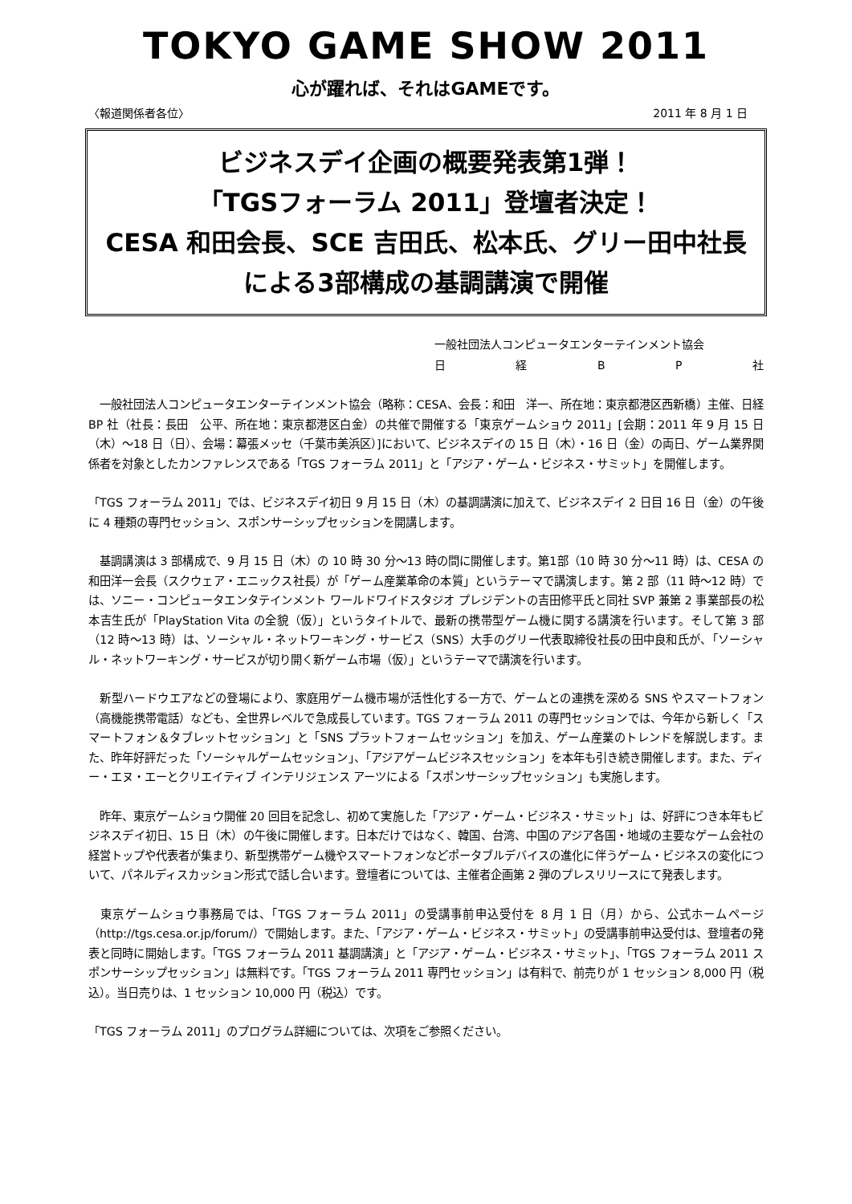TOKYO GAME SHOW 2011
心が躍れば、それはGAMEです。
〈報道関係者各位〉 2011 年 8 月 1 日
ビジネスデイ企画の概要発表第1弾！
「TGSフォーラム 2011」登壇者決定！
CESA 和田会長、SCE 吉田氏、松本氏、グリー田中社長
による3部構成の基調講演で開催
一般社団法人コンピュータエンターテインメント協会
日経BP社
　一般社団法人コンピュータエンターテインメント協会（略称：CESA、会長：和田　洋一、所在地：東京都港区西新橋）主催、日経 BP 社（社長：長田　公平、所在地：東京都港区白金）の共催で開催する「東京ゲームショウ 2011」[会期：2011 年 9 月 15 日（木）～18 日（日）、会場：幕張メッセ（千葉市美浜区）]において、ビジネスデイの 15 日（木）・16 日（金）の両日、ゲーム業界関係者を対象としたカンファレンスである「TGS フォーラム 2011」と「アジア・ゲーム・ビジネス・サミット」を開催します。
「TGS フォーラム 2011」では、ビジネスデイ初日 9 月 15 日（木）の基調講演に加えて、ビジネスデイ 2 日目 16 日（金）の午後に 4 種類の専門セッション、スポンサーシップセッションを開講します。
　基調講演は 3 部構成で、9 月 15 日（木）の 10 時 30 分～13 時の間に開催します。第1部（10 時 30 分～11 時）は、CESA の和田洋一会長（スクウェア・エニックス社長）が「ゲーム産業革命の本質」というテーマで講演します。第 2 部（11 時～12 時）では、ソニー・コンピュータエンタテインメント ワールドワイドスタジオ プレジデントの吉田修平氏と同社 SVP 兼第 2 事業部長の松本吉生氏が「PlayStation Vita の全貌（仮）」というタイトルで、最新の携帯型ゲーム機に関する講演を行います。そして第 3 部（12 時～13 時）は、ソーシャル・ネットワーキング・サービス（SNS）大手のグリー代表取締役社長の田中良和氏が、「ソーシャル・ネットワーキング・サービスが切り開く新ゲーム市場（仮）」というテーマで講演を行います。
　新型ハードウエアなどの登場により、家庭用ゲーム機市場が活性化する一方で、ゲームとの連携を深める SNS やスマートフォン（高機能携帯電話）なども、全世界レベルで急成長しています。TGS フォーラム 2011 の専門セッションでは、今年から新しく「スマートフォン＆タブレットセッション」と「SNS プラットフォームセッション」を加え、ゲーム産業のトレンドを解説します。また、昨年好評だった「ソーシャルゲームセッション」、「アジアゲームビジネスセッション」を本年も引き続き開催します。また、ディー・エヌ・エーとクリエイティブ インテリジェンス アーツによる「スポンサーシップセッション」も実施します。
　昨年、東京ゲームショウ開催 20 回目を記念し、初めて実施した「アジア・ゲーム・ビジネス・サミット」は、好評につき本年もビジネスデイ初日、15 日（木）の午後に開催します。日本だけではなく、韓国、台湾、中国のアジア各国・地域の主要なゲーム会社の経営トップや代表者が集まり、新型携帯ゲーム機やスマートフォンなどポータブルデバイスの進化に伴うゲーム・ビジネスの変化について、パネルディスカッション形式で話し合います。登壇者については、主催者企画第 2 弾のプレスリリースにて発表します。
　東京ゲームショウ事務局では、「TGS フォーラム 2011」の受講事前申込受付を 8 月 1 日（月）から、公式ホームページ（http://tgs.cesa.or.jp/forum/）で開始します。また、「アジア・ゲーム・ビジネス・サミット」の受講事前申込受付は、登壇者の発表と同時に開始します。「TGS フォーラム 2011 基調講演」と「アジア・ゲーム・ビジネス・サミット」、「TGS フォーラム 2011 スポンサーシップセッション」は無料です。「TGS フォーラム 2011 専門セッション」は有料で、前売りが 1 セッション 8,000 円（税込）。当日売りは、1 セッション 10,000 円（税込）です。
「TGS フォーラム 2011」のプログラム詳細については、次項をご参照ください。